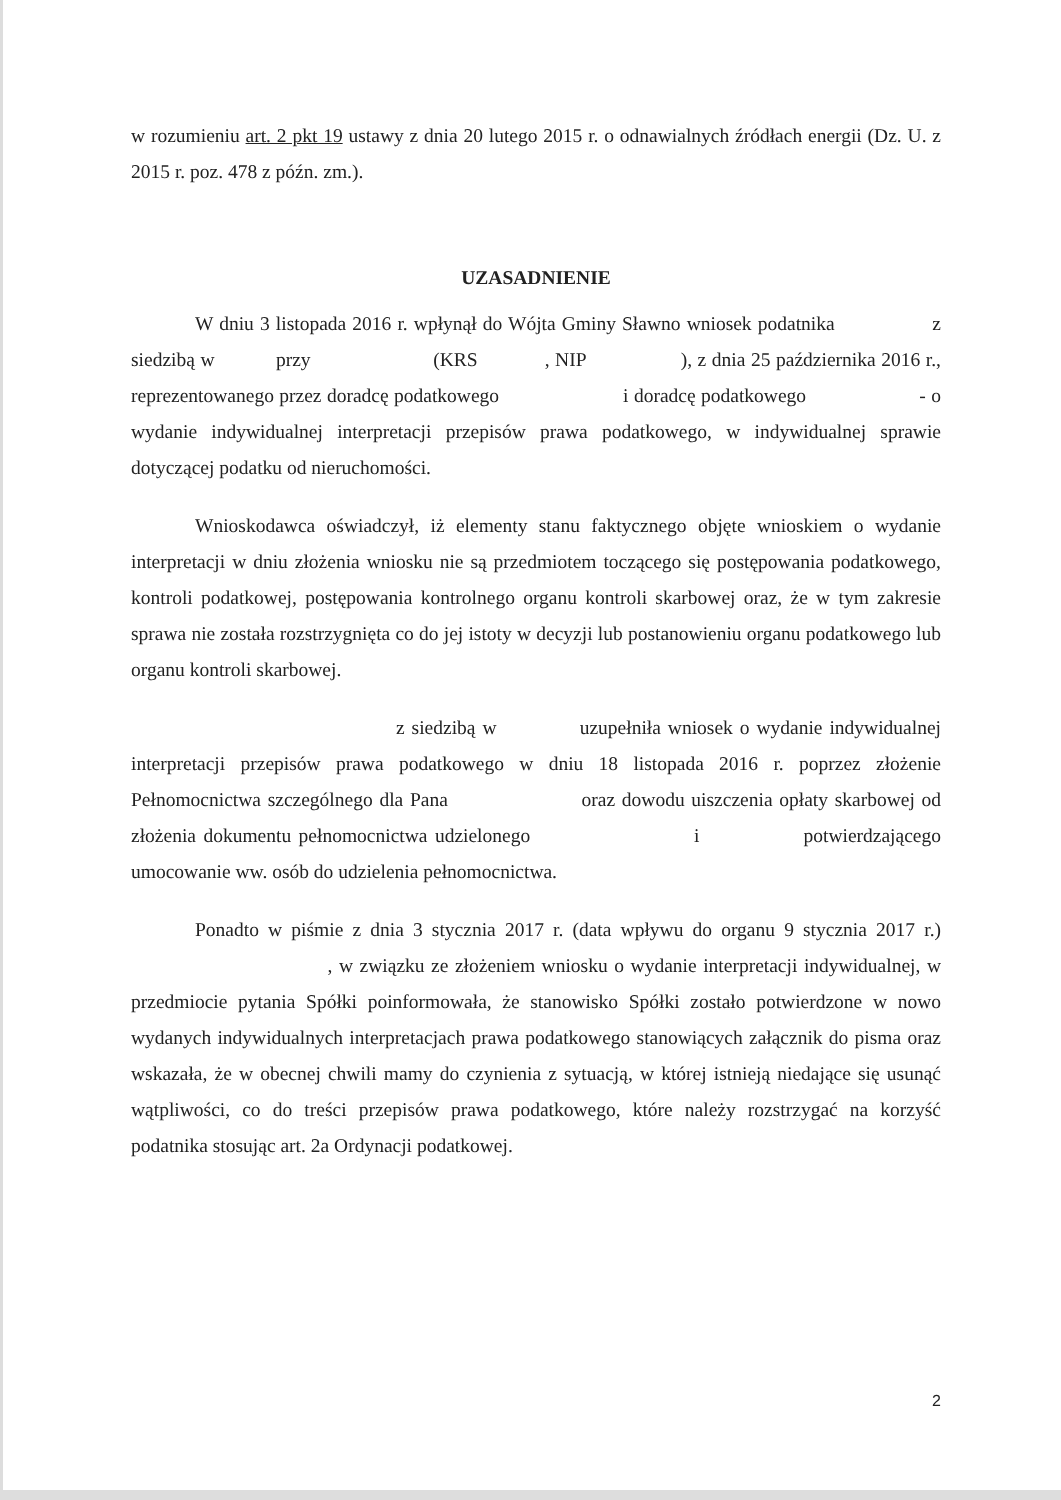w rozumieniu art. 2 pkt 19 ustawy z dnia 20 lutego 2015 r. o odnawialnych źródłach energii (Dz. U. z 2015 r. poz. 478 z późn. zm.).
UZASADNIENIE
W dniu 3 listopada 2016 r. wpłynął do Wójta Gminy Sławno wniosek podatnika z siedzibą w przy (KRS , NIP ), z dnia 25 października 2016 r., reprezentowanego przez doradcę podatkowego i doradcę podatkowego - o wydanie indywidualnej interpretacji przepisów prawa podatkowego, w indywidualnej sprawie dotyczącej podatku od nieruchomości.
Wnioskodawca oświadczył, iż elementy stanu faktycznego objęte wnioskiem o wydanie interpretacji w dniu złożenia wniosku nie są przedmiotem toczącego się postępowania podatkowego, kontroli podatkowej, postępowania kontrolnego organu kontroli skarbowej oraz, że w tym zakresie sprawa nie została rozstrzygnięta co do jej istoty w decyzji lub postanowieniu organu podatkowego lub organu kontroli skarbowej.
z siedzibą w uzupełniła wniosek o wydanie indywidualnej interpretacji przepisów prawa podatkowego w dniu 18 listopada 2016 r. poprzez złożenie Pełnomocnictwa szczególnego dla Pana oraz dowodu uiszczenia opłaty skarbowej od złożenia dokumentu pełnomocnictwa udzielonego i potwierdzającego umocowanie ww. osób do udzielenia pełnomocnictwa.
Ponadto w piśmie z dnia 3 stycznia 2017 r. (data wpływu do organu 9 stycznia 2017 r.) , w związku ze złożeniem wniosku o wydanie interpretacji indywidualnej, w przedmiocie pytania Spółki poinformowała, że stanowisko Spółki zostało potwierdzone w nowo wydanych indywidualnych interpretacjach prawa podatkowego stanowiących załącznik do pisma oraz wskazała, że w obecnej chwili mamy do czynienia z sytuacją, w której istnieją niedające się usunąć wątpliwości, co do treści przepisów prawa podatkowego, które należy rozstrzygać na korzyść podatnika stosując art. 2a Ordynacji podatkowej.
2